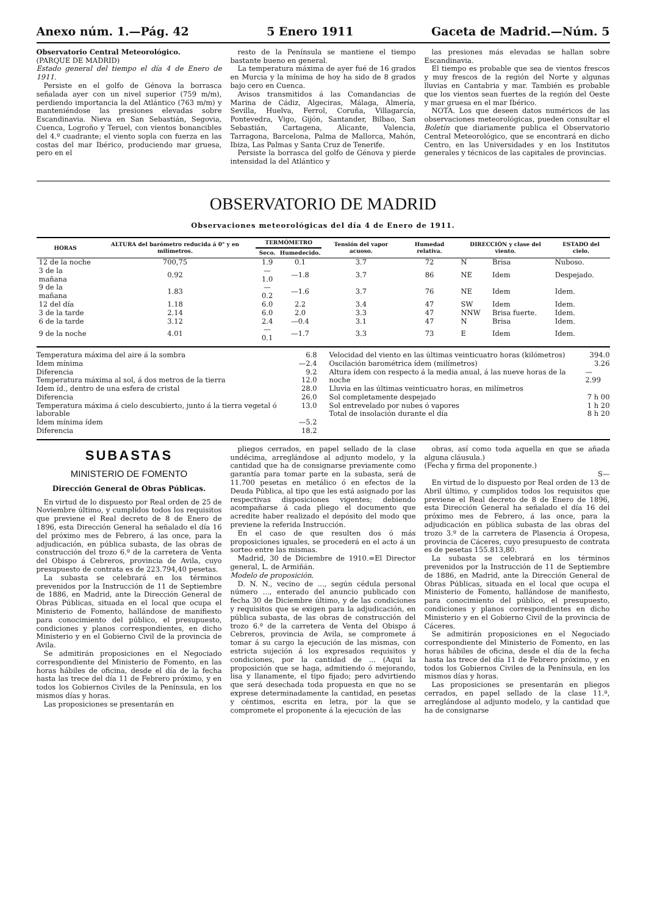Anexo núm. 1.—Pág. 42 5 Enero 1911 Gaceta de Madrid.—Núm. 5
Observatorio Central Meteorológico.
(PARQUE DE MADRID)
Estado general del tiempo el día 4 de Enero de 1911.
Persiste en el golfo de Génova la borrasca señalada ayer con un nivel superior (759 m/m), perdiendo importancia la del Atlántico (763 m/m) y manteniéndose las presiones elevadas sobre Escandinavia. Nieva en San Sebastián, Segovia, Cuenca, Logroño y Teruel, con vientos bonancibles del 4.º cuadrante; el viento sopla con fuerza en las costas del mar Ibérico, produciendo mar gruesa, pero en el
resto de la Península se mantiene el tiempo bastante bueno en general.
La temperatura máxima de ayer fué de 16 grados en Murcia y la mínima de hoy ha sido de 8 grados bajo cero en Cuenca.
Avisos transmitidos á las Comandancias de Marina de Cádiz, Algeciras, Málaga, Almería, Sevilla, Huelva, Ferrol, Coruña, Villagarcía, Pontevedra, Vigo, Gijón, Santander, Bilbao, San Sebastián, Cartagena, Alicante, Valencia, Tarragona, Barcelona, Palma de Mallorca, Mahón, Ibiza, Las Palmas y Santa Cruz de Tenerife.
Persiste la borrasca del golfo de Génova y pierde intensidad la del Atlántico y
las presiones más elevadas se hallan sobre Escandinavia.
El tiempo es probable que sea de vientos frescos y muy frescos de la región del Norte y algunas lluvias en Cantabria y mar. También es probable que los vientos sean fuertes de la región del Oeste y mar gruesa en el mar Ibérico.
NOTA. Los que deseen datos numéricos de las observaciones meteorológicas, pueden consultar el Boletín que diariamente publica el Observatorio Central Meteorológico, que se encontrará en dicho Centro, en las Universidades y en los Institutos generales y técnicos de las capitales de provincias.
OBSERVATORIO DE MADRID
Observaciones meteorológicas del día 4 de Enero de 1911.
| HORAS | ALTURA del barómetro reducida á 0° y en milímetros. | TERMÓMETRO | | Tensión del vapor acuoso. | Humedad relativa. | DIRECCIÓN y clase del viento. | | ESTADO del cielo. |
| --- | --- | --- | --- | --- | --- | --- | --- | --- |
| | | Seco. | Humedecido. | | | | | |
| 12 de la noche | 700,75 | 1.9 | 0.1 | 3.7 | 72 | N | Brisa | Nuboso. |
| 3 de la mañana | 0.92 | —1.0 | —1.8 | 3.7 | 86 | NE | Idem | Despejado. |
| 9 de la mañana | 1.83 | —0.2 | —1.6 | 3.7 | 76 | NE | Idem | Idem. |
| 12 del día | 1.18 | 6.0 | 2.2 | 3.4 | 47 | SW | Idem | Idem. |
| 3 de la tarde | 2.14 | 6.0 | 2.0 | 3.3 | 47 | NNW | Brisa fuerte. | Idem. |
| 6 de la tarde | 3.12 | 2.4 | —0.4 | 3.1 | 47 | N | Brisa | Idem. |
| 9 de la noche | 4.01 | —0.1 | —1.7 | 3.3 | 73 | E | Idem | Idem. |
Temperatura máxima del aire á la sombra 6.8
Idem mínima —2.4
Diferencia 9.2
Temperatura máxima al sol, á dos metros de la tierra 12.0
Idem íd., dentro de una esfera de cristal 28.0
Diferencia 26.0
Temperatura máxima á cielo descubierto, junto á la tierra vegetal ó laborable 13.0
Idem mínima ídem —5.2
Diferencia 18.2
Velocidad del viento en las últimas veinticuatro horas (kilómetros) 394.0
Oscilación barométrica ídem (milímetros) 3.26
Altura ídem con respecto á la media anual, á las nueve horas de la noche — 2.99
Lluvia en las últimas veinticuatro horas, en milímetros
Sol completamente despejado 7 h 00
Sol entrevelado por nubes ó vapores 1 h 20
Total de insolación durante el día 8 h 20
SUBASTAS
MINISTERIO DE FOMENTO
Dirección General de Obras Públicas.
En virtud de lo dispuesto por Real orden de 25 de Noviembre último, y cumplidos todos los requisitos que previene el Real decreto de 8 de Enero de 1896, esta Dirección General ha señalado el día 16 del próximo mes de Febrero, á las once, para la adjudicación, en pública subasta, de las obras de construcción del trozo 6.º de la carretera de Venta del Obispo á Cebreros, provincia de Avila, cuyo presupuesto de contrata es de 223.794,40 pesetas.
La subasta se celebrará en los términos prevenidos por la Instrucción de 11 de Septiembre de 1886, en Madrid, ante la Dirección General de Obras Públicas, situada en el local que ocupa el Ministerio de Fomento, hallándose de manifiesto para conocimiento del público, el presupuesto, condiciones y planos correspondientes, en dicho Ministerio y en el Gobierno Civil de la provincia de Avila.
Se admitirán proposiciones en el Negociado correspondiente del Ministerio de Fomento, en las horas hábiles de oficina, desde el día de la fecha hasta las trece del día 11 de Febrero próximo, y en todos los Gobiernos Civiles de la Península, en los mismos días y horas.
Las proposiciones se presentarán en
pliegos cerrados, en papel sellado de la clase undécima, arreglándose al adjunto modelo, y la cantidad que ha de consignarse previamente como garantía para tomar parte en la subasta, será de 11.700 pesetas en metálico ó en efectos de la Deuda Pública, al tipo que les está asignado por las respectivas disposiciones vigentes; debiendo acompañarse á cada pliego el documento que acredite haber realizado el depósito del modo que previene la referida Instrucción.
En el caso de que resulten dos ó más proposiciones iguales, se procederá en el acto á un sorteo entre las mismas.
Madrid, 30 de Diciembre de 1910.=El Director general, L. de Armiñán.
Modelo de proposición.
D. N. N., vecino de ..., según cédula personal número ..., enterado del anuncio publicado con fecha 30 de Diciembre último, y de las condiciones y requisitos que se exigen para la adjudicación, en pública subasta, de las obras de construcción del trozo 6.º de la carretera de Venta del Obispo á Cebreros, provincia de Avila, se compromete á tomar á su cargo la ejecución de las mismas, con estricta sujeción á los expresados requisitos y condiciones, por la cantidad de ... (Aquí la proposición que se haga, admitiendo ó mejorando, lisa y llanamente, el tipo fijado; pero advirtiendo que será desechada toda propuesta en que no se exprese determinadamente la cantidad, en pesetas y céntimos, escrita en letra, por la que se compromete el proponente á la ejecución de las
obras, así como toda aquella en que se añada alguna cláusula.)
(Fecha y firma del proponente.)
S—
En virtud de lo dispuesto por Real orden de 13 de Abril último, y cumplidos todos los requisitos que previene el Real decreto de 8 de Enero de 1896, esta Dirección General ha señalado el día 16 del próximo mes de Febrero, á las once, para la adjudicación en pública subasta de las obras del trozo 3.º de la carretera de Plasencia á Oropesa, provincia de Cáceres, cuyo presupuesto de contrata es de pesetas 155.813,80.
La subasta se celebrará en los términos prevenidos por la Instrucción de 11 de Septiembre de 1886, en Madrid, ante la Dirección General de Obras Públicas, situada en el local que ocupa el Ministerio de Fomento, hallándose de manifiesto, para conocimiento del público, el presupuesto, condiciones y planos correspondientes en dicho Ministerio y en el Gobierno Civil de la provincia de Cáceres.
Se admitirán proposiciones en el Negociado correspondiente del Ministerio de Fomento, en las horas hábiles de oficina, desde el día de la fecha hasta las trece del día 11 de Febrero próximo, y en todos los Gobiernos Civiles de la Península, en los mismos días y horas.
Las proposiciones se presentarán en pliegos cerrados, en papel sellado de la clase 11.ª, arreglándose al adjunto modelo, y la cantidad que ha de consignarse